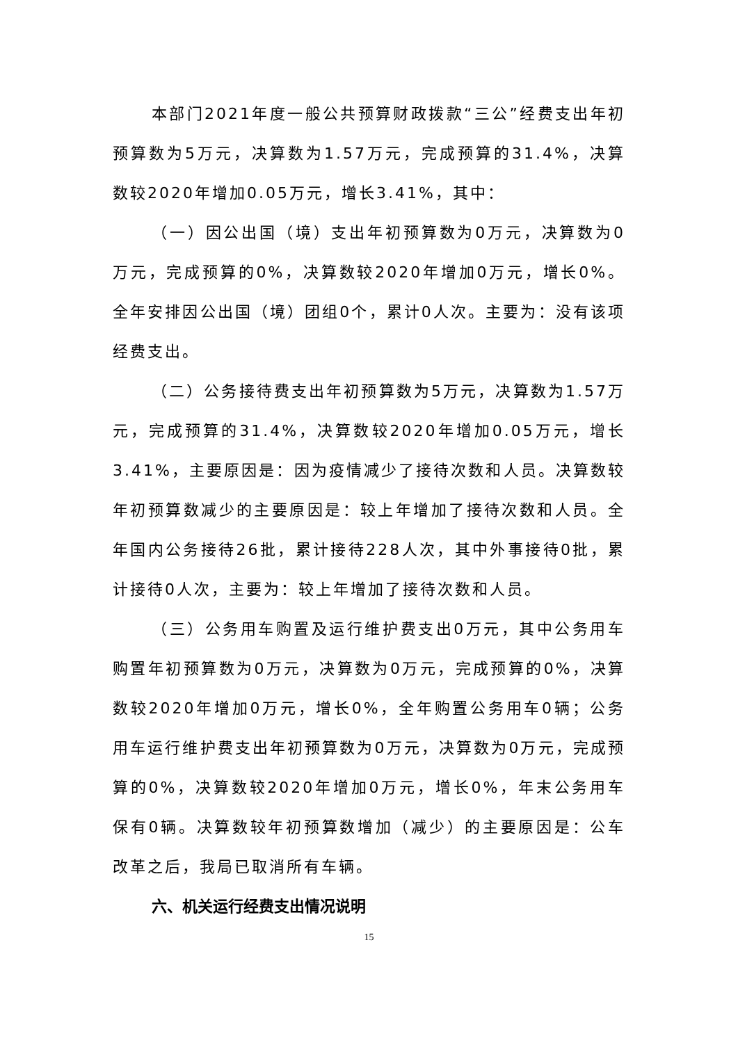本部门2021年度一般公共预算财政拨款“三公”经费支出年初预算数为5万元，决算数为1.57万元，完成预算的31.4%，决算数较2020年增加0.05万元，增长3.41%，其中：
（一）因公出国（境）支出年初预算数为0万元，决算数为0万元，完成预算的0%，决算数较2020年增加0万元，增长0%。全年安排因公出国（境）团组0个，累计0人次。主要为：没有该项经费支出。
（二）公务接待费支出年初预算数为5万元，决算数为1.57万元，完成预算的31.4%，决算数较2020年增加0.05万元，增长3.41%，主要原因是：因为疫情减少了接待次数和人员。决算数较年初预算数减少的主要原因是：较上年增加了接待次数和人员。全年国内公务接待26批，累计接待228人次，其中外事接待0批，累计接待0人次，主要为：较上年增加了接待次数和人员。
（三）公务用车购置及运行维护费支出0万元，其中公务用车购置年初预算数为0万元，决算数为0万元，完成预算的0%，决算数较2020年增加0万元，增长0%，全年购置公务用车0辆；公务用车运行维护费支出年初预算数为0万元，决算数为0万元，完成预算的0%，决算数较2020年增加0万元，增长0%，年末公务用车保有0辆。决算数较年初预算数增加（减少）的主要原因是：公车改革之后，我局已取消所有车辆。
六、机关运行经费支出情况说明
15